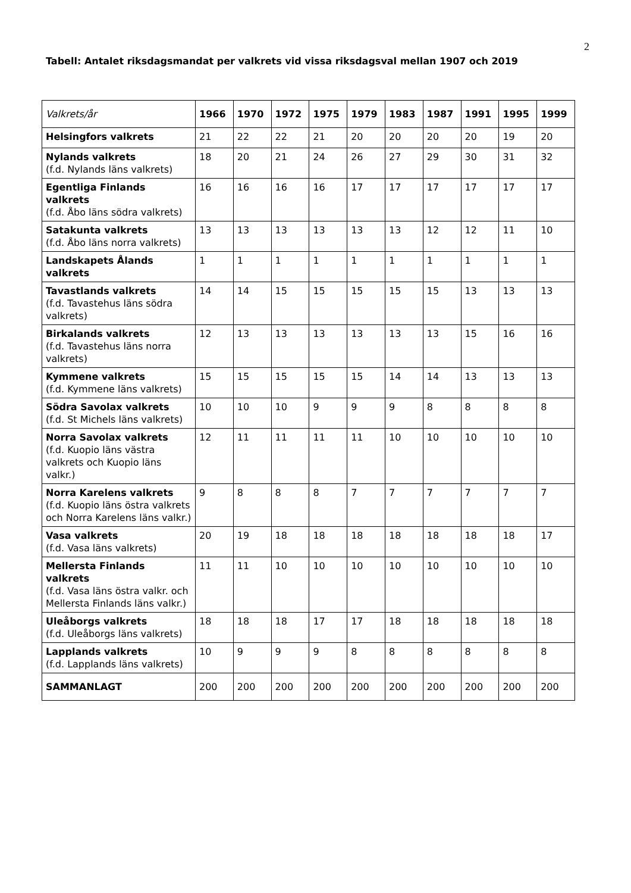2
Tabell: Antalet riksdagsmandat per valkrets vid vissa riksdagsval mellan 1907 och 2019
| Valkrets/år | 1966 | 1970 | 1972 | 1975 | 1979 | 1983 | 1987 | 1991 | 1995 | 1999 |
| --- | --- | --- | --- | --- | --- | --- | --- | --- | --- | --- |
| Helsingfors valkrets | 21 | 22 | 22 | 21 | 20 | 20 | 20 | 20 | 19 | 20 |
| Nylands valkrets (f.d. Nylands läns valkrets) | 18 | 20 | 21 | 24 | 26 | 27 | 29 | 30 | 31 | 32 |
| Egentliga Finlands valkrets (f.d. Åbo läns södra valkrets) | 16 | 16 | 16 | 16 | 17 | 17 | 17 | 17 | 17 | 17 |
| Satakunta valkrets (f.d. Åbo läns norra valkrets) | 13 | 13 | 13 | 13 | 13 | 13 | 12 | 12 | 11 | 10 |
| Landskapets Ålands valkrets | 1 | 1 | 1 | 1 | 1 | 1 | 1 | 1 | 1 | 1 |
| Tavastlands valkrets (f.d. Tavastehus läns södra valkrets) | 14 | 14 | 15 | 15 | 15 | 15 | 15 | 13 | 13 | 13 |
| Birkalands valkrets (f.d. Tavastehus läns norra valkrets) | 12 | 13 | 13 | 13 | 13 | 13 | 13 | 15 | 16 | 16 |
| Kymmene valkrets (f.d. Kymmene läns valkrets) | 15 | 15 | 15 | 15 | 15 | 14 | 14 | 13 | 13 | 13 |
| Södra Savolax valkrets (f.d. St Michels läns valkrets) | 10 | 10 | 10 | 9 | 9 | 9 | 8 | 8 | 8 | 8 |
| Norra Savolax valkrets (f.d. Kuopio läns västra valkrets och Kuopio läns valkr.) | 12 | 11 | 11 | 11 | 11 | 10 | 10 | 10 | 10 | 10 |
| Norra Karelens valkrets (f.d. Kuopio läns östra valkrets och Norra Karelens läns valkr.) | 9 | 8 | 8 | 8 | 7 | 7 | 7 | 7 | 7 | 7 |
| Vasa valkrets (f.d. Vasa läns valkrets) | 20 | 19 | 18 | 18 | 18 | 18 | 18 | 18 | 18 | 17 |
| Mellersta Finlands valkrets (f.d. Vasa läns östra valkr. och Mellersta Finlands läns valkr.) | 11 | 11 | 10 | 10 | 10 | 10 | 10 | 10 | 10 | 10 |
| Uleåborgs valkrets (f.d. Uleåborgs läns valkrets) | 18 | 18 | 18 | 17 | 17 | 18 | 18 | 18 | 18 | 18 |
| Lapplands valkrets (f.d. Lapplands läns valkrets) | 10 | 9 | 9 | 9 | 8 | 8 | 8 | 8 | 8 | 8 |
| SAMMANLAGT | 200 | 200 | 200 | 200 | 200 | 200 | 200 | 200 | 200 | 200 |